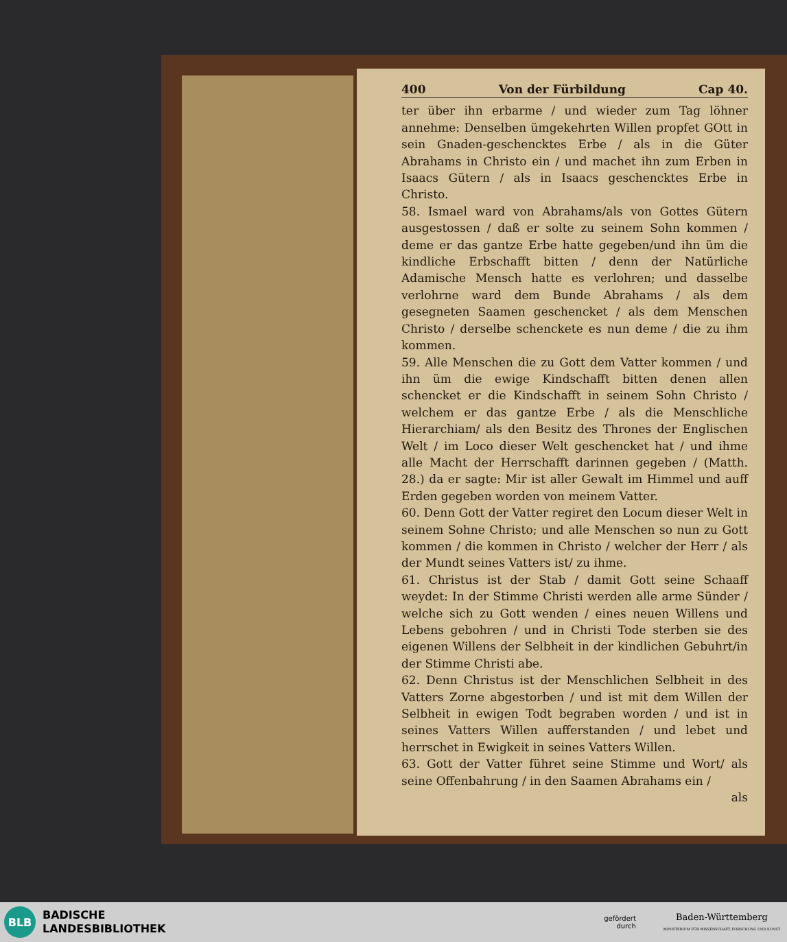400 Von der Fürbildung Cap 40.
ter über ihn erbarme / und wieder zum Tag löhner annehme: Denselben ümgekehrten Willen propfet GOtt in sein Gnaden-geschencktes Erbe / als in die Güter Abrahams in Christo ein / und machet ihn zum Erben in Isaacs Gütern / als in Isaacs geschencktes Erbe in Christo.
58. Ismael ward von Abrahams/als von Gottes Gütern ausgestossen / daß er solte zu seinem Sohn kommen / deme er das gantze Erbe hatte gegeben/und ihn üm die kindliche Erbschafft bitten / denn der Natürliche Adamische Mensch hatte es verlohren; und dasselbe verlohrne ward dem Bunde Abrahams / als dem gesegneten Saamen geschencket / als dem Menschen Christo / derselbe schenckete es nun deme / die zu ihm kommen.
59. Alle Menschen die zu Gott dem Vatter kommen / und ihn üm die ewige Kindschafft bitten denen allen schencket er die Kindschafft in seinem Sohn Christo / welchem er das gantze Erbe / als die Menschliche Hierarchiam/ als den Besitz des Thrones der Englischen Welt / im Loco dieser Welt geschencket hat / und ihme alle Macht der Herrschafft darinnen gegeben / (Matth. 28.) da er sagte: Mir ist aller Gewalt im Himmel und auff Erden gegeben worden von meinem Vatter.
60. Denn Gott der Vatter regiret den Locum dieser Welt in seinem Sohne Christo; und alle Menschen so nun zu Gott kommen / die kommen in Christo / welcher der Herr / als der Mundt seines Vatters ist/ zu ihme.
61. Christus ist der Stab / damit Gott seine Schaaff weydet: In der Stimme Christi werden alle arme Sünder / welche sich zu Gott wenden / eines neuen Willens und Lebens gebohren / und in Christi Tode sterben sie des eigenen Willens der Selbheit in der kindlichen Gebuhrt/in der Stimme Christi abe.
62. Denn Christus ist der Menschlichen Selbheit in des Vatters Zorne abgestorben / und ist mit dem Willen der Selbheit in ewigen Todt begraben worden / und ist in seines Vatters Willen aufferstanden / und lebet und herrschet in Ewigkeit in seines Vatters Willen.
63. Gott der Vatter führet seine Stimme und Wort/ als seine Offenbahrung / in den Saamen Abrahams ein /
als
BLB
BADISCHE
LANDESBIBLIOTHEK
gefördert
durch
Baden-Württemberg
MINISTERIUM FÜR WISSENSCHAFT, FORSCHUNG UND KUNST